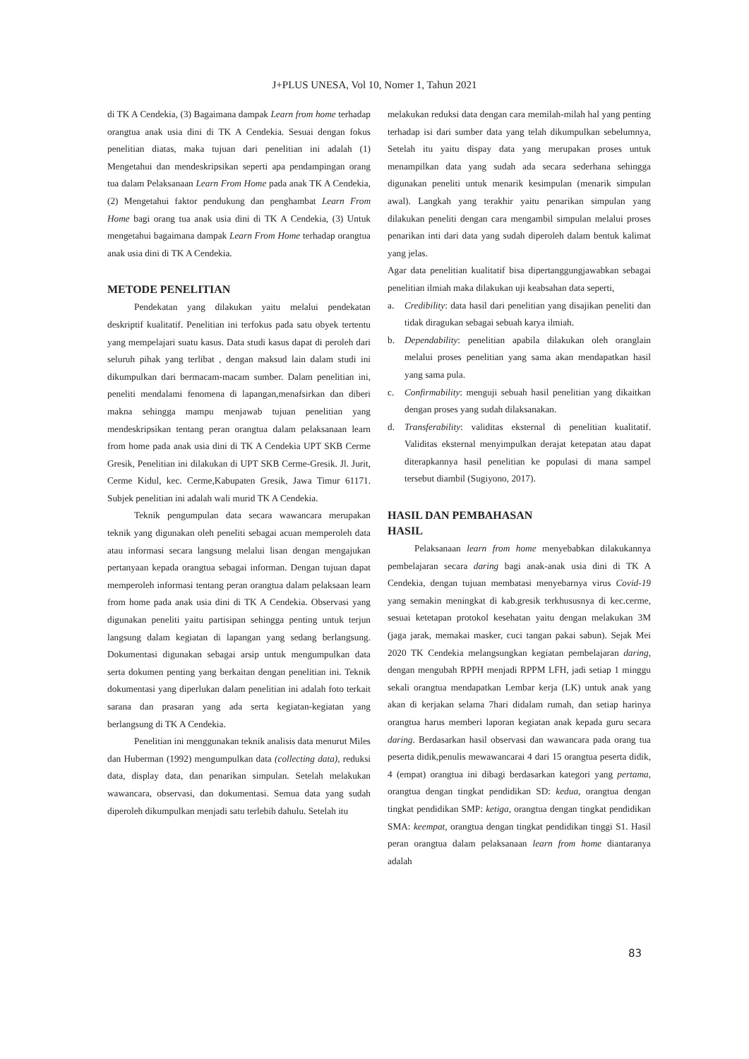J+PLUS UNESA, Vol 10, Nomer 1, Tahun 2021
di TK A Cendekia, (3) Bagaimana dampak Learn from home terhadap orangtua anak usia dini di TK A Cendekia. Sesuai dengan fokus penelitian diatas, maka tujuan dari penelitian ini adalah (1) Mengetahui dan mendeskripsikan seperti apa pendampingan orang tua dalam Pelaksanaan Learn From Home pada anak TK A Cendekia, (2) Mengetahui faktor pendukung dan penghambat Learn From Home bagi orang tua anak usia dini di TK A Cendekia, (3) Untuk mengetahui bagaimana dampak Learn From Home terhadap orangtua anak usia dini di TK A Cendekia.
METODE PENELITIAN
Pendekatan yang dilakukan yaitu melalui pendekatan deskriptif kualitatif. Penelitian ini terfokus pada satu obyek tertentu yang mempelajari suatu kasus. Data studi kasus dapat di peroleh dari seluruh pihak yang terlibat , dengan maksud lain dalam studi ini dikumpulkan dari bermacam-macam sumber. Dalam penelitian ini, peneliti mendalami fenomena di lapangan,menafsirkan dan diberi makna sehingga mampu menjawab tujuan penelitian yang mendeskripsikan tentang peran orangtua dalam pelaksanaan learn from home pada anak usia dini di TK A Cendekia UPT SKB Cerme Gresik, Penelitian ini dilakukan di UPT SKB Cerme-Gresik. Jl. Jurit, Cerme Kidul, kec. Cerme,Kabupaten Gresik, Jawa Timur 61171. Subjek penelitian ini adalah wali murid TK A Cendekia.
Teknik pengumpulan data secara wawancara merupakan teknik yang digunakan oleh peneliti sebagai acuan memperoleh data atau informasi secara langsung melalui lisan dengan mengajukan pertanyaan kepada orangtua sebagai informan. Dengan tujuan dapat memperoleh informasi tentang peran orangtua dalam pelaksaan learn from home pada anak usia dini di TK A Cendekia. Observasi yang digunakan peneliti yaitu partisipan sehingga penting untuk terjun langsung dalam kegiatan di lapangan yang sedang berlangsung. Dokumentasi digunakan sebagai arsip untuk mengumpulkan data serta dokumen penting yang berkaitan dengan penelitian ini. Teknik dokumentasi yang diperlukan dalam penelitian ini adalah foto terkait sarana dan prasaran yang ada serta kegiatan-kegiatan yang berlangsung di TK A Cendekia.
Penelitian ini menggunakan teknik analisis data menurut Miles dan Huberman (1992) mengumpulkan data (collecting data), reduksi data, display data, dan penarikan simpulan. Setelah melakukan wawancara, observasi, dan dokumentasi. Semua data yang sudah diperoleh dikumpulkan menjadi satu terlebih dahulu. Setelah itu
melakukan reduksi data dengan cara memilah-milah hal yang penting terhadap isi dari sumber data yang telah dikumpulkan sebelumnya, Setelah itu yaitu dispay data yang merupakan proses untuk menampilkan data yang sudah ada secara sederhana sehingga digunakan peneliti untuk menarik kesimpulan (menarik simpulan awal). Langkah yang terakhir yaitu penarikan simpulan yang dilakukan peneliti dengan cara mengambil simpulan melalui proses penarikan inti dari data yang sudah diperoleh dalam bentuk kalimat yang jelas.
Agar data penelitian kualitatif bisa dipertanggungjawabkan sebagai penelitian ilmiah maka dilakukan uji keabsahan data seperti,
a. Credibility: data hasil dari penelitian yang disajikan peneliti dan tidak diragukan sebagai sebuah karya ilmiah.
b. Dependability: penelitian apabila dilakukan oleh oranglain melalui proses penelitian yang sama akan mendapatkan hasil yang sama pula.
c. Confirmability: menguji sebuah hasil penelitian yang dikaitkan dengan proses yang sudah dilaksanakan.
d. Transferability: validitas eksternal di penelitian kualitatif. Validitas eksternal menyimpulkan derajat ketepatan atau dapat diterapkannya hasil penelitian ke populasi di mana sampel tersebut diambil (Sugiyono, 2017).
HASIL DAN PEMBAHASAN
HASIL
Pelaksanaan learn from home menyebabkan dilakukannya pembelajaran secara daring bagi anak-anak usia dini di TK A Cendekia, dengan tujuan membatasi menyebarnya virus Covid-19 yang semakin meningkat di kab.gresik terkhususnya di kec.cerme, sesuai ketetapan protokol kesehatan yaitu dengan melakukan 3M (jaga jarak, memakai masker, cuci tangan pakai sabun). Sejak Mei 2020 TK Cendekia melangsungkan kegiatan pembelajaran daring, dengan mengubah RPPH menjadi RPPM LFH, jadi setiap 1 minggu sekali orangtua mendapatkan Lembar kerja (LK) untuk anak yang akan di kerjakan selama 7hari didalam rumah, dan setiap harinya orangtua harus memberi laporan kegiatan anak kepada guru secara daring. Berdasarkan hasil observasi dan wawancara pada orang tua peserta didik,penulis mewawancarai 4 dari 15 orangtua peserta didik, 4 (empat) orangtua ini dibagi berdasarkan kategori yang pertama, orangtua dengan tingkat pendidikan SD: kedua, orangtua dengan tingkat pendidikan SMP: ketiga, orangtua dengan tingkat pendidikan SMA: keempat, orangtua dengan tingkat pendidikan tinggi S1. Hasil peran orangtua dalam pelaksanaan learn from home diantaranya adalah
83